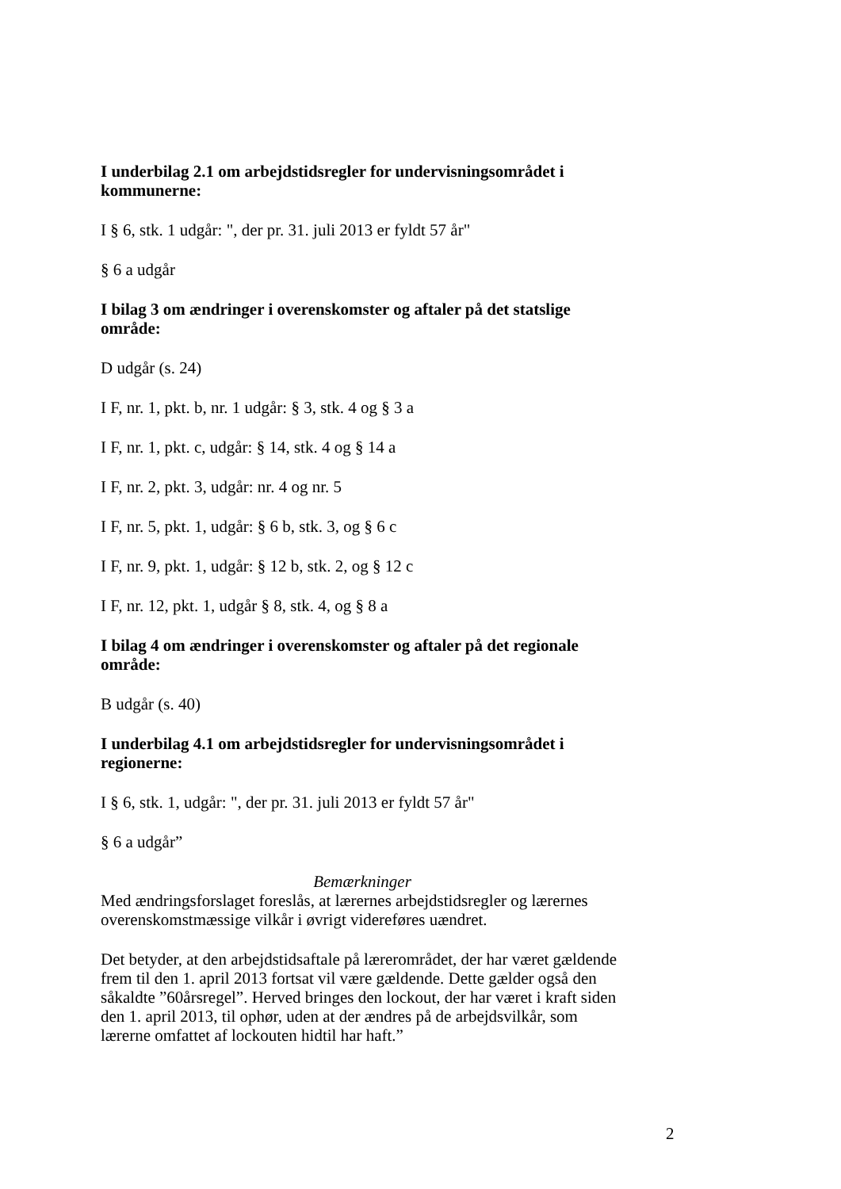I underbilag 2.1 om arbejdstidsregler for undervisningsområdet i kommunerne:
I § 6, stk. 1 udgår: ", der pr. 31. juli 2013 er fyldt 57 år"
§ 6 a udgår
I bilag 3 om ændringer i overenskomster og aftaler på det statslige område:
D udgår (s. 24)
I F, nr. 1, pkt. b, nr. 1 udgår: § 3, stk. 4 og § 3 a
I F, nr. 1, pkt. c, udgår: § 14, stk. 4 og § 14 a
I F, nr. 2, pkt. 3, udgår: nr. 4 og nr. 5
I F, nr. 5, pkt. 1, udgår: § 6 b, stk. 3, og § 6 c
I F, nr. 9, pkt. 1, udgår: § 12 b, stk. 2, og § 12 c
I F, nr. 12, pkt. 1, udgår § 8, stk. 4, og § 8 a
I bilag 4 om ændringer i overenskomster og aftaler på det regionale område:
B udgår (s. 40)
I underbilag 4.1 om arbejdstidsregler for undervisningsområdet i regionerne:
I § 6, stk. 1, udgår: ", der pr. 31. juli 2013 er fyldt 57 år"
§ 6 a udgår”
Bemærkninger
Med ændringsforslaget foreslås, at lærernes arbejdstidsregler og lærernes overenskomstmæssige vilkår i øvrigt videreføres uændret.
Det betyder, at den arbejdstidsaftale på lærerområdet, der har været gældende frem til den 1. april 2013 fortsat vil være gældende. Dette gælder også den såkaldte ”60årsregel”. Herved bringes den lockout, der har været i kraft siden den 1. april 2013, til ophør, uden at der ændres på de arbejdsvilkår, som lærerne omfattet af lockouten hidtil har haft.”
2